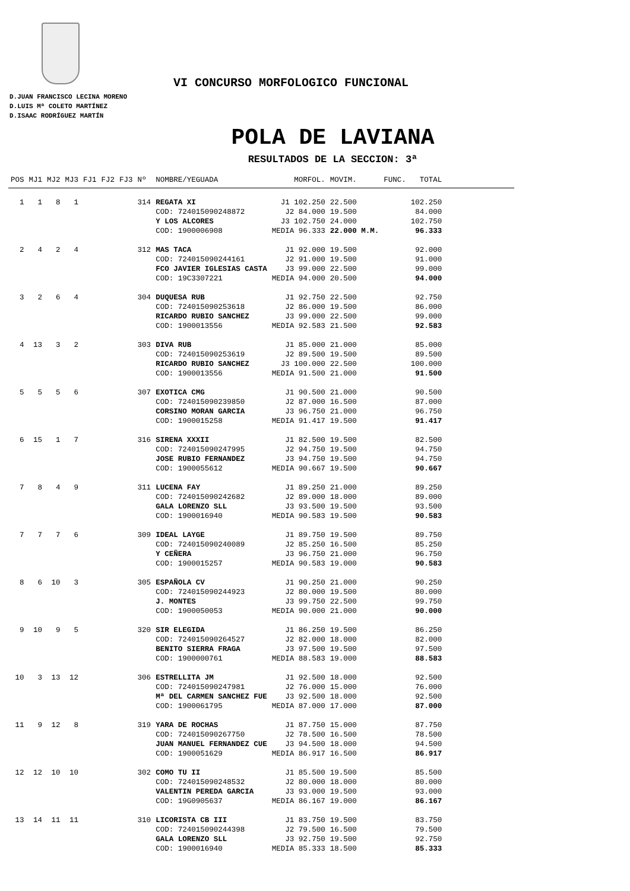VI CONCURSO MORFOLOGICO FUNCIONAL
D.JUAN FRANCISCO LECINA MORENO
D.LUIS Mª COLETO MARTÍNEZ
D.ISAAC RODRÍGUEZ MARTÍN
POLA DE LAVIANA
RESULTADOS DE LA SECCION: 3ª
| POS | MJ1 | MJ2 | MJ3 | FJ1 | FJ2 | FJ3 | Nº | NOMBRE/YEGUADA | MORFOL. | MOVIM. | FUNC. | TOTAL | |
| --- | --- | --- | --- | --- | --- | --- | --- | --- | --- | --- | --- | --- | --- |
| 1 | 1 | 8 | 1 | | | | 314 | REGATA XI | J1 102.250 | 22.500 | | 102.250 | |
| | | | | | | | | COD: 724015090248872 | J2 84.000 | 19.500 | | 84.000 | |
| | | | | | | | | Y LOS ALCORES | J3 102.750 | 24.000 | | 102.750 | |
| | | | | | | | | COD: 1900006908 | MEDIA 96.333 | 22.000 M.M. | | 96.333 | |
| 2 | 4 | 2 | 4 | | | | 312 | MAS TACA | J1 92.000 | 19.500 | | 92.000 | |
| | | | | | | | | COD: 724015090244161 | J2 91.000 | 19.500 | | 91.000 | |
| | | | | | | | | FCO JAVIER IGLESIAS CASTA | J3 99.000 | 22.500 | | 99.000 | |
| | | | | | | | | COD: 19C3307221 | MEDIA 94.000 | 20.500 | | 94.000 | |
| 3 | 2 | 6 | 4 | | | | 304 | DUQUESA RUB | J1 92.750 | 22.500 | | 92.750 | |
| | | | | | | | | COD: 724015090253618 | J2 86.000 | 19.500 | | 86.000 | |
| | | | | | | | | RICARDO RUBIO SANCHEZ | J3 99.000 | 22.500 | | 99.000 | |
| | | | | | | | | COD: 1900013556 | MEDIA 92.583 | 21.500 | | 92.583 | |
| 4 | 13 | 3 | 2 | | | | 303 | DIVA RUB | J1 85.000 | 21.000 | | 85.000 | |
| | | | | | | | | COD: 724015090253619 | J2 89.500 | 19.500 | | 89.500 | |
| | | | | | | | | RICARDO RUBIO SANCHEZ | J3 100.000 | 22.500 | | 100.000 | |
| | | | | | | | | COD: 1900013556 | MEDIA 91.500 | 21.000 | | 91.500 | |
| 5 | 5 | 5 | 6 | | | | 307 | EXOTICA CMG | J1 90.500 | 21.000 | | 90.500 | |
| | | | | | | | | COD: 724015090239850 | J2 87.000 | 16.500 | | 87.000 | |
| | | | | | | | | CORSINO MORAN GARCIA | J3 96.750 | 21.000 | | 96.750 | |
| | | | | | | | | COD: 1900015258 | MEDIA 91.417 | 19.500 | | 91.417 | |
| 6 | 15 | 1 | 7 | | | | 316 | SIRENA XXXII | J1 82.500 | 19.500 | | 82.500 | |
| | | | | | | | | COD: 724015090247995 | J2 94.750 | 19.500 | | 94.750 | |
| | | | | | | | | JOSE RUBIO FERNANDEZ | J3 94.750 | 19.500 | | 94.750 | |
| | | | | | | | | COD: 1900055612 | MEDIA 90.667 | 19.500 | | 90.667 | |
| 7 | 8 | 4 | 9 | | | | 311 | LUCENA FAY | J1 89.250 | 21.000 | | 89.250 | |
| | | | | | | | | COD: 724015090242682 | J2 89.000 | 18.000 | | 89.000 | |
| | | | | | | | | GALA LORENZO SLL | J3 93.500 | 19.500 | | 93.500 | |
| | | | | | | | | COD: 1900016940 | MEDIA 90.583 | 19.500 | | 90.583 | |
| 7 | 7 | 7 | 6 | | | | 309 | IDEAL LAYGE | J1 89.750 | 19.500 | | 89.750 | |
| | | | | | | | | COD: 724015090240089 | J2 85.250 | 16.500 | | 85.250 | |
| | | | | | | | | Y CEÑERA | J3 96.750 | 21.000 | | 96.750 | |
| | | | | | | | | COD: 1900015257 | MEDIA 90.583 | 19.000 | | 90.583 | |
| 8 | 6 | 10 | 3 | | | | 305 | ESPAÑOLA CV | J1 90.250 | 21.000 | | 90.250 | |
| | | | | | | | | COD: 724015090244923 | J2 80.000 | 19.500 | | 80.000 | |
| | | | | | | | | J. MONTES | J3 99.750 | 22.500 | | 99.750 | |
| | | | | | | | | COD: 1900050053 | MEDIA 90.000 | 21.000 | | 90.000 | |
| 9 | 10 | 9 | 5 | | | | 320 | SIR ELEGIDA | J1 86.250 | 19.500 | | 86.250 | |
| | | | | | | | | COD: 724015090264527 | J2 82.000 | 18.000 | | 82.000 | |
| | | | | | | | | BENITO SIERRA FRAGA | J3 97.500 | 19.500 | | 97.500 | |
| | | | | | | | | COD: 1900000761 | MEDIA 88.583 | 19.000 | | 88.583 | |
| 10 | 3 | 13 | 12 | | | | 306 | ESTRELLITA JM | J1 92.500 | 18.000 | | 92.500 | |
| | | | | | | | | COD: 724015090247981 | J2 76.000 | 15.000 | | 76.000 | |
| | | | | | | | | Mª DEL CARMEN SANCHEZ FUE | J3 92.500 | 18.000 | | 92.500 | |
| | | | | | | | | COD: 1900061795 | MEDIA 87.000 | 17.000 | | 87.000 | |
| 11 | 9 | 12 | 8 | | | | 319 | YARA DE ROCHAS | J1 87.750 | 15.000 | | 87.750 | |
| | | | | | | | | COD: 724015090267750 | J2 78.500 | 16.500 | | 78.500 | |
| | | | | | | | | JUAN MANUEL FERNANDEZ CUE | J3 94.500 | 18.000 | | 94.500 | |
| | | | | | | | | COD: 1900051629 | MEDIA 86.917 | 16.500 | | 86.917 | |
| 12 | 12 | 10 | 10 | | | | 302 | COMO TU II | J1 85.500 | 19.500 | | 85.500 | |
| | | | | | | | | COD: 724015090248532 | J2 80.000 | 18.000 | | 80.000 | |
| | | | | | | | | VALENTIN PEREDA GARCIA | J3 93.000 | 19.500 | | 93.000 | |
| | | | | | | | | COD: 19G0905637 | MEDIA 86.167 | 19.000 | | 86.167 | |
| 13 | 14 | 11 | 11 | | | | 310 | LICORISTA CB III | J1 83.750 | 19.500 | | 83.750 | |
| | | | | | | | | COD: 724015090244398 | J2 79.500 | 16.500 | | 79.500 | |
| | | | | | | | | GALA LORENZO SLL | J3 92.750 | 19.500 | | 92.750 | |
| | | | | | | | | COD: 1900016940 | MEDIA 85.333 | 18.500 | | 85.333 | |